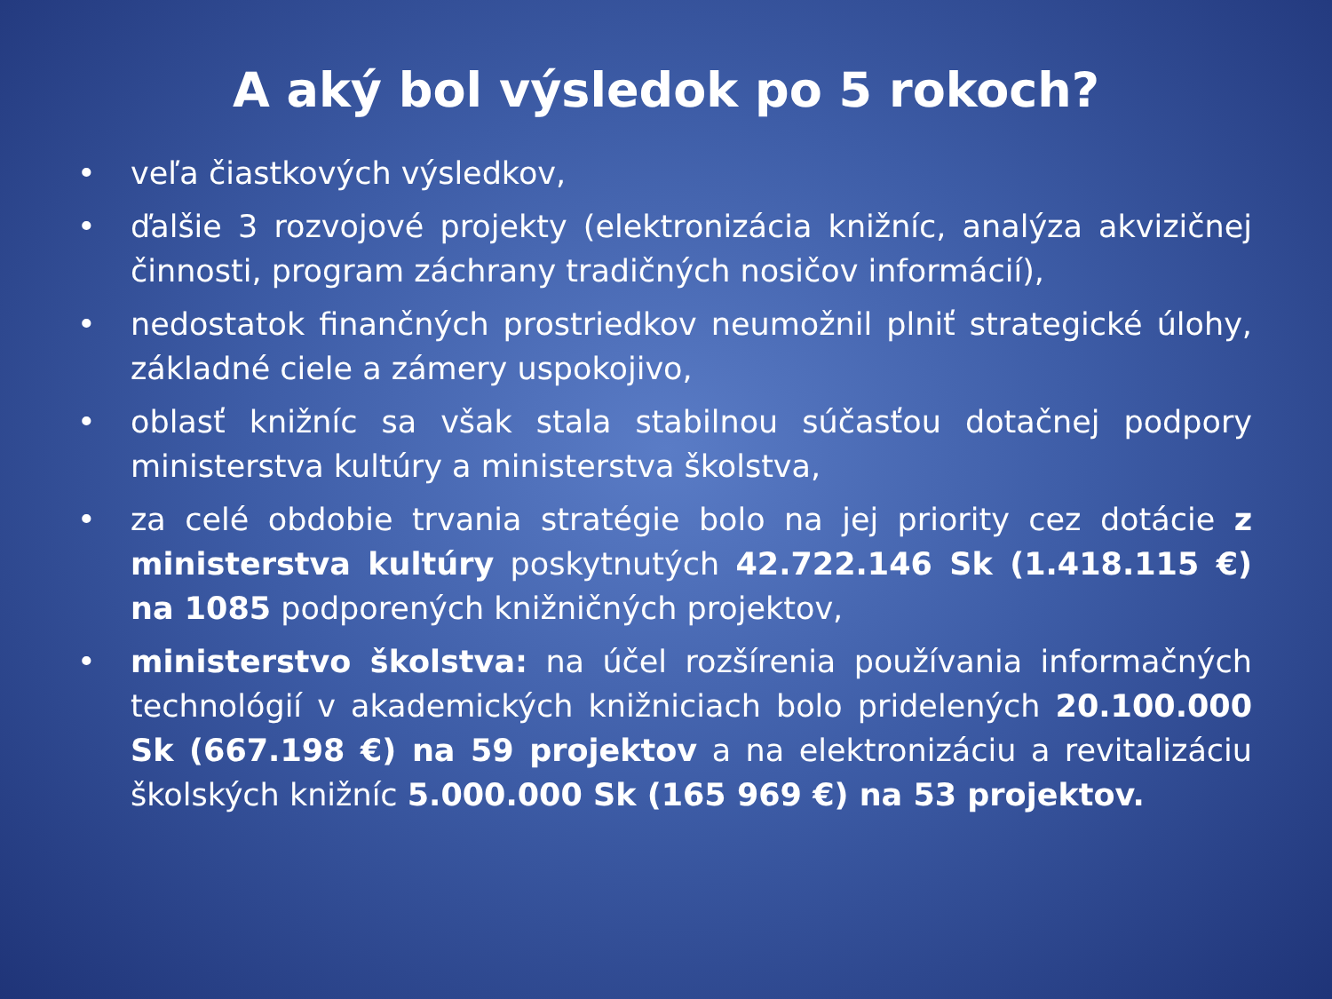A aký bol výsledok po 5 rokoch?
• veľa čiastkových výsledkov,
• ďalšie 3 rozvojové projekty (elektronizácia knižníc, analýza akvizičnej činnosti, program záchrany tradičných nosičov informácií),
• nedostatok finančných prostriedkov neumožnil plniť strategické úlohy, základné ciele a zámery uspokojivo,
• oblasť knižníc sa však stala stabilnou súčasťou dotačnej podpory ministerstva kultúry a ministerstva školstva,
• za celé obdobie trvania stratégie bolo na jej priority cez dotácie z ministerstva kultúry poskytnutých 42.722.146 Sk (1.418.115 €) na 1085 podporených knižničných projektov,
• ministerstvo školstva: na účel rozšírenia používania informačných technológií v akademických knižniciach bolo pridelených 20.100.000 Sk (667.198 €) na 59 projektov a na elektronizáciu a revitalizáciu školských knižníc 5.000.000 Sk (165 969 €) na 53 projektov.